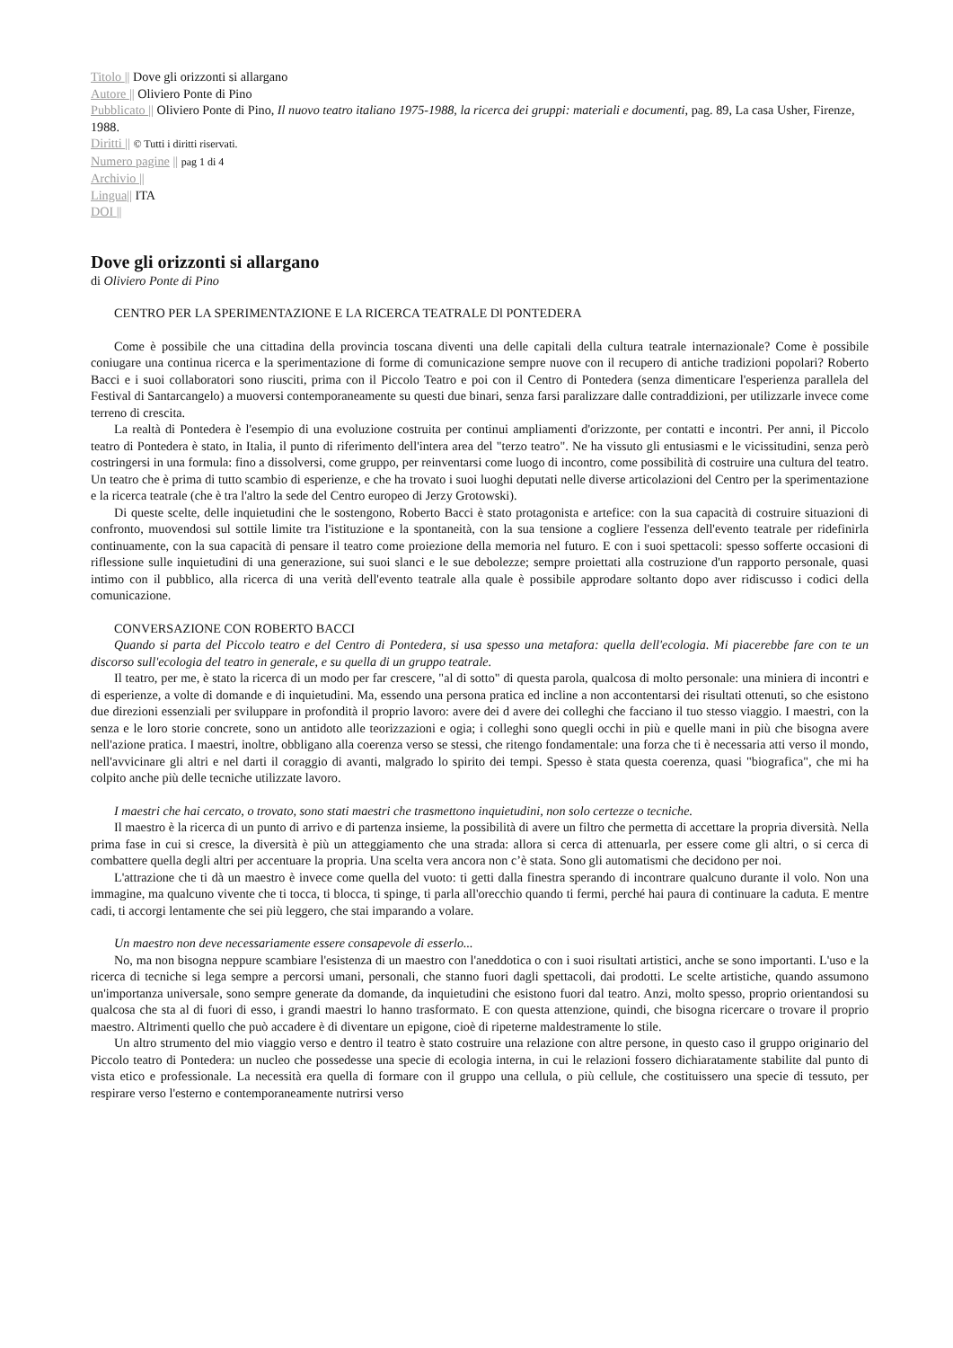Titolo || Dove gli orizzonti si allargano
Autore || Oliviero Ponte di Pino
Pubblicato || Oliviero Ponte di Pino, Il nuovo teatro italiano 1975-1988, la ricerca dei gruppi: materiali e documenti, pag. 89, La casa Usher, Firenze, 1988.
Diritti || © Tutti i diritti riservati.
Numero pagine || pag 1 di 4
Archivio ||
Lingua|| ITA
DOI ||
Dove gli orizzonti si allargano
di Oliviero Ponte di Pino
CENTRO PER LA SPERIMENTAZIONE E LA RICERCA TEATRALE Dl PONTEDERA
Come è possibile che una cittadina della provincia toscana diventi una delle capitali della cultura teatrale internazionale? Come è possibile coniugare una continua ricerca e la sperimentazione di forme di comunicazione sempre nuove con il recupero di antiche tradizioni popolari? Roberto Bacci e i suoi collaboratori sono riusciti, prima con il Piccolo Teatro e poi con il Centro di Pontedera (senza dimenticare l'esperienza parallela del Festival di Santarcangelo) a muoversi contemporaneamente su questi due binari, senza farsi paralizzare dalle contraddizioni, per utilizzarle invece come terreno di crescita.
La realtà di Pontedera è l'esempio di una evoluzione costruita per continui ampliamenti d'orizzonte, per contatti e incontri. Per anni, il Piccolo teatro di Pontedera è stato, in Italia, il punto di riferimento dell'intera area del "terzo teatro". Ne ha vissuto gli entusiasmi e le vicissitudini, senza però costringersi in una formula: fino a dissolversi, come gruppo, per reinventarsi come luogo di incontro, come possibilità di costruire una cultura del teatro. Un teatro che è prima di tutto scambio di esperienze, e che ha trovato i suoi luoghi deputati nelle diverse articolazioni del Centro per la sperimentazione e la ricerca teatrale (che è tra l'altro la sede del Centro europeo di Jerzy Grotowski).
Di queste scelte, delle inquietudini che le sostengono, Roberto Bacci è stato protagonista e artefice: con la sua capacità di costruire situazioni di confronto, muovendosi sul sottile limite tra l'istituzione e la spontaneità, con la sua tensione a cogliere l'essenza dell'evento teatrale per ridefinirla continuamente, con la sua capacità di pensare il teatro come proiezione della memoria nel futuro. E con i suoi spettacoli: spesso sofferte occasioni di riflessione sulle inquietudini di una generazione, sui suoi slanci e le sue debolezze; sempre proiettati alla costruzione d'un rapporto personale, quasi intimo con il pubblico, alla ricerca di una verità dell'evento teatrale alla quale è possibile approdare soltanto dopo aver ridiscusso i codici della comunicazione.
CONVERSAZIONE CON ROBERTO BACCI
Quando si parta del Piccolo teatro e del Centro di Pontedera, si usa spesso una metafora: quella dell'ecologia. Mi piacerebbe fare con te un discorso sull'ecologia del teatro in generale, e su quella di un gruppo teatrale.
Il teatro, per me, è stato la ricerca di un modo per far crescere, "al di sotto" di questa parola, qualcosa di molto personale: una miniera di incontri e di esperienze, a volte di domande e di inquietudini. Ma, essendo una persona pratica ed incline a non accontentarsi dei risultati ottenuti, so che esistono due direzioni essenziali per sviluppare in profondità il proprio lavoro: avere dei d avere dei colleghi che facciano il tuo stesso viaggio. I maestri, con la senza e le loro storie concrete, sono un antidoto alle teorizzazioni e ogia; i colleghi sono quegli occhi in più e quelle mani in più che bisogna avere nell'azione pratica. I maestri, inoltre, obbligano alla coerenza verso se stessi, che ritengo fondamentale: una forza che ti è necessaria atti verso il mondo, nell'avvicinare gli altri e nel darti il coraggio di avanti, malgrado lo spirito dei tempi. Spesso è stata questa coerenza, quasi "biografica", che mi ha colpito anche più delle tecniche utilizzate lavoro.
I maestri che hai cercato, o trovato, sono stati maestri che trasmettono inquietudini, non solo certezze o tecniche.
Il maestro è la ricerca di un punto di arrivo e di partenza insieme, la possibilità di avere un filtro che permetta di accettare la propria diversità. Nella prima fase in cui si cresce, la diversità è più un atteggiamento che una strada: allora si cerca di attenuarla, per essere come gli altri, o si cerca di combattere quella degli altri per accentuare la propria. Una scelta vera ancora non c’è stata. Sono gli automatismi che decidono per noi.
L'attrazione che ti dà un maestro è invece come quella del vuoto: ti getti dalla finestra sperando di incontrare qualcuno durante il volo. Non una immagine, ma qualcuno vivente che ti tocca, ti blocca, ti spinge, ti parla all'orecchio quando ti fermi, perché hai paura di continuare la caduta. E mentre cadi, ti accorgi lentamente che sei più leggero, che stai imparando a volare.
Un maestro non deve necessariamente essere consapevole di esserlo...
No, ma non bisogna neppure scambiare l'esistenza di un maestro con l'aneddotica o con i suoi risultati artistici, anche se sono importanti. L'uso e la ricerca di tecniche si lega sempre a percorsi umani, personali, che stanno fuori dagli spettacoli, dai prodotti. Le scelte artistiche, quando assumono un'importanza universale, sono sempre generate da domande, da inquietudini che esistono fuori dal teatro. Anzi, molto spesso, proprio orientandosi su qualcosa che sta al di fuori di esso, i grandi maestri lo hanno trasformato. E con questa attenzione, quindi, che bisogna ricercare o trovare il proprio maestro. Altrimenti quello che può accadere è di diventare un epigone, cioè di ripeterne maldestramente lo stile.
Un altro strumento del mio viaggio verso e dentro il teatro è stato costruire una relazione con altre persone, in questo caso il gruppo originario del Piccolo teatro di Pontedera: un nucleo che possedesse una specie di ecologia interna, in cui le relazioni fossero dichiaratamente stabilite dal punto di vista etico e professionale. La necessità era quella di formare con il gruppo una cellula, o più cellule, che costituissero una specie di tessuto, per respirare verso l'esterno e contemporaneamente nutrirsi verso